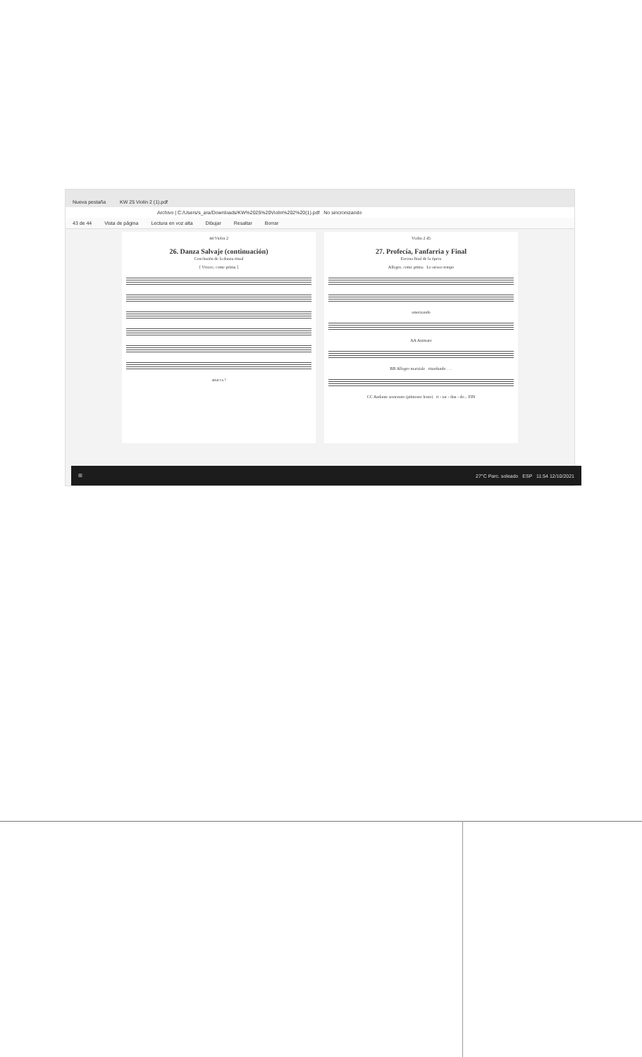Nueva pestaña KW 25 Violin 2 (1).pdf
Archivo | C:/Users/s_ara/Downloads/KW%2025%20Violin%202%20(1).pdf No sincronizando
43 de 44 Vista de página Lectura en voz alta Dibujar Resaltar Borrar
44 Violin 2
26. Danza Salvaje (continuación)
Conclusión de la danza ritual
[ Vivace, come prima ]
attacca !
Violin 2 45
27. Profecía, Fanfarria y Final
Escena final de la ópera
Allegro, come prima Lo stesso tempo
smorzando
AA Animato
BB Allegro marziale ritardando . . .
CC Andante sostenuto (piùttosto lento) ri - tar - dan - do... FIN
⊞ 27°C Parc. soleado ESP 11:54 12/10/2021